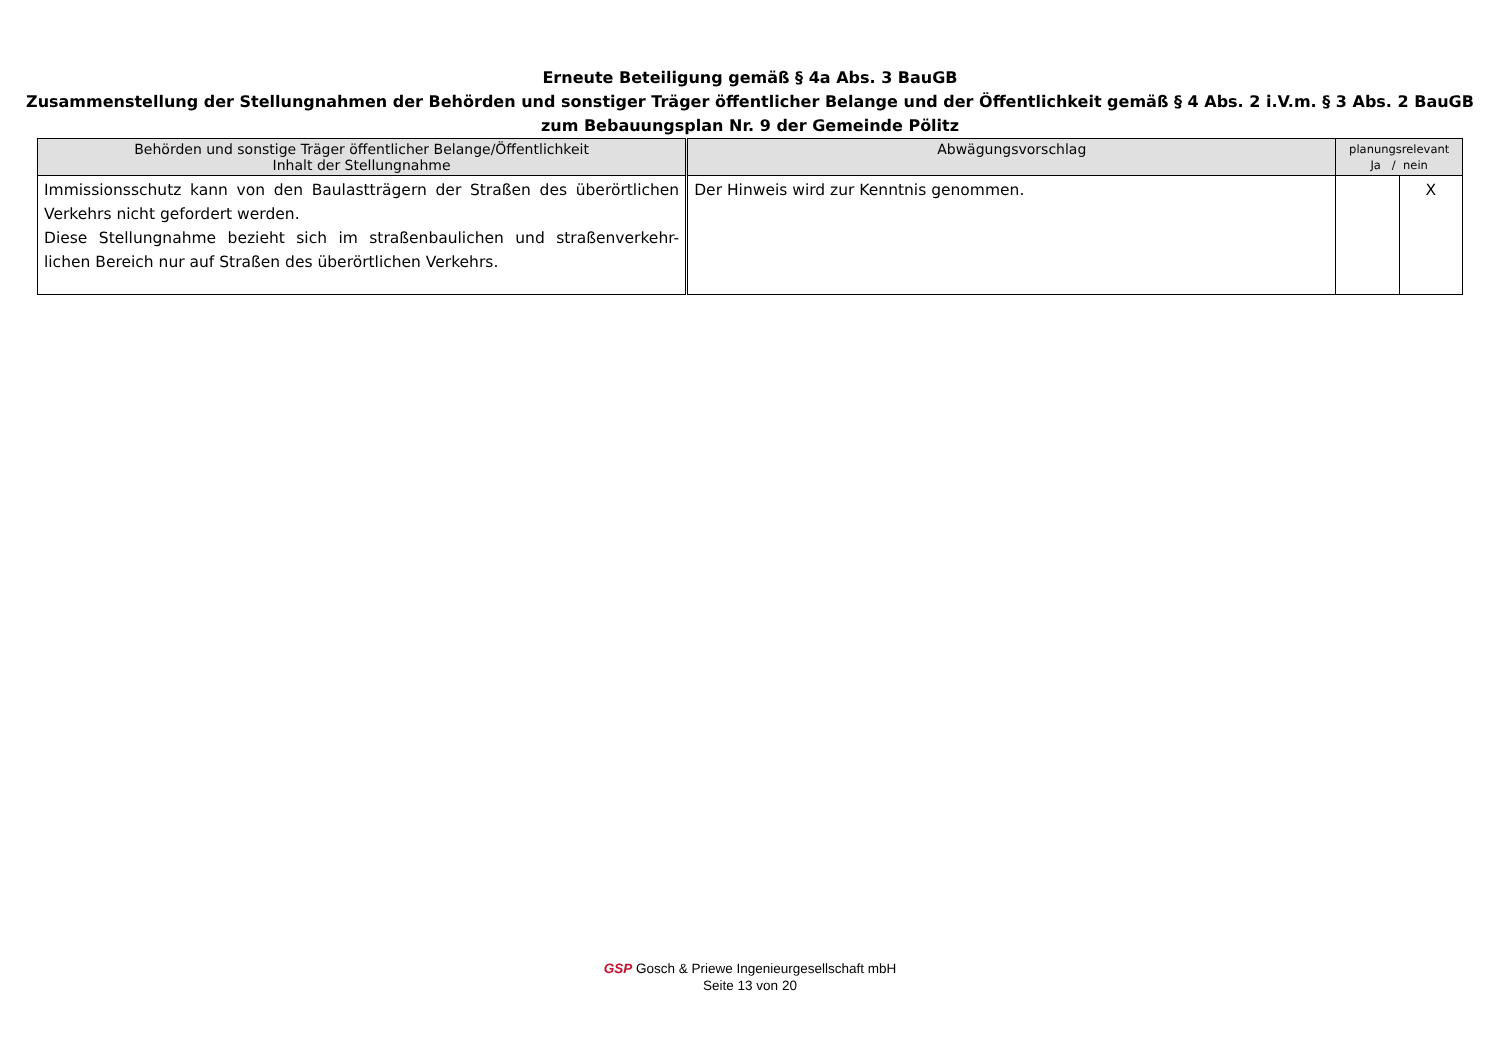Erneute Beteiligung gemäß § 4a Abs. 3 BauGB
Zusammenstellung der Stellungnahmen der Behörden und sonstiger Träger öffentlicher Belange und der Öffentlichkeit gemäß § 4 Abs. 2 i.V.m. § 3 Abs. 2 BauGB
zum Bebauungsplan Nr. 9 der Gemeinde Pölitz
| Behörden und sonstige Träger öffentlicher Belange/Öffentlichkeit Inhalt der Stellungnahme | Abwägungsvorschlag | planungsrelevant Ja / nein | |
| --- | --- | --- | --- |
| Immissionsschutz kann von den Baulastträgern der Straßen des überörtlichen Verkehrs nicht gefordert werden. Diese Stellungnahme bezieht sich im straßenbaulichen und straßenverkehr-lichen Bereich nur auf Straßen des überörtlichen Verkehrs. | Der Hinweis wird zur Kenntnis genommen. | | X |
GSP Gosch & Priewe Ingenieurgesellschaft mbH
Seite 13 von 20